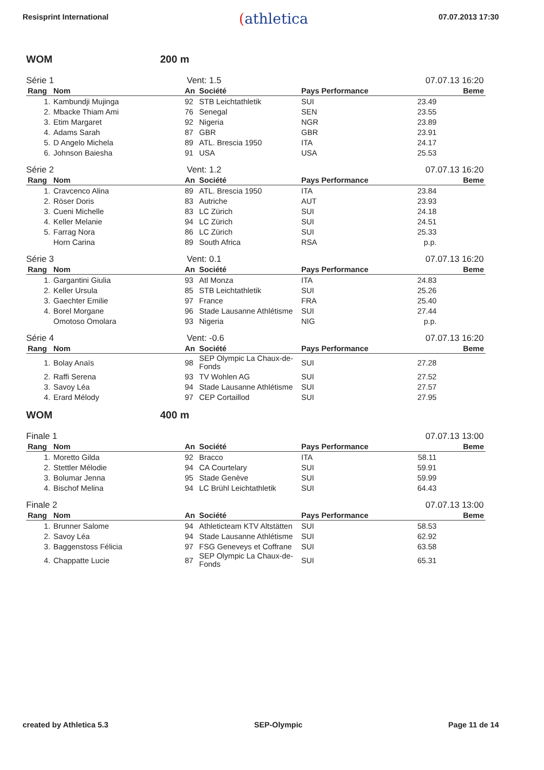Resisprint International
(athletica
07.07.2013 17:30
WOM 200 m
Série 1 Vent: 1.5 07.07.13 16:20
| Rang | Nom | An | Société | Pays Performance | | Beme |
| --- | --- | --- | --- | --- | --- | --- |
| 1. | Kambundji Mujinga | 92 | STB Leichtathletik | SUI | 23.49 | |
| 2. | Mbacke Thiam Ami | 76 | Senegal | SEN | 23.55 | |
| 3. | Etim Margaret | 92 | Nigeria | NGR | 23.89 | |
| 4. | Adams Sarah | 87 | GBR | GBR | 23.91 | |
| 5. | D Angelo Michela | 89 | ATL. Brescia 1950 | ITA | 24.17 | |
| 6. | Johnson Baiesha | 91 | USA | USA | 25.53 | |
Série 2 Vent: 1.2 07.07.13 16:20
| Rang | Nom | An | Société | Pays Performance | | Beme |
| --- | --- | --- | --- | --- | --- | --- |
| 1. | Cravcenco Alina | 89 | ATL. Brescia 1950 | ITA | 23.84 | |
| 2. | Röser Doris | 83 | Autriche | AUT | 23.93 | |
| 3. | Cueni Michelle | 83 | LC Zürich | SUI | 24.18 | |
| 4. | Keller Melanie | 94 | LC Zürich | SUI | 24.51 | |
| 5. | Farrag Nora | 86 | LC Zürich | SUI | 25.33 | |
| | Horn Carina | 89 | South Africa | RSA | p.p. | |
Série 3 Vent: 0.1 07.07.13 16:20
| Rang | Nom | An | Société | Pays Performance | | Beme |
| --- | --- | --- | --- | --- | --- | --- |
| 1. | Gargantini Giulia | 93 | Atl Monza | ITA | 24.83 | |
| 2. | Keller Ursula | 85 | STB Leichtathletik | SUI | 25.26 | |
| 3. | Gaechter Emilie | 97 | France | FRA | 25.40 | |
| 4. | Borel Morgane | 96 | Stade Lausanne Athlétisme | SUI | 27.44 | |
| | Omotoso Omolara | 93 | Nigeria | NIG | p.p. | |
Série 4 Vent: -0.6 07.07.13 16:20
| Rang | Nom | An | Société | Pays Performance | | Beme |
| --- | --- | --- | --- | --- | --- | --- |
| 1. | Bolay Anaïs | 98 | SEP Olympic La Chaux-de-Fonds | SUI | 27.28 | |
| 2. | Raffi Serena | 93 | TV Wohlen AG | SUI | 27.52 | |
| 3. | Savoy Léa | 94 | Stade Lausanne Athlétisme | SUI | 27.57 | |
| 4. | Erard Mélody | 97 | CEP Cortaillod | SUI | 27.95 | |
WOM 400 m
Finale 1 07.07.13 13:00
| Rang | Nom | An | Société | Pays Performance | | Beme |
| --- | --- | --- | --- | --- | --- | --- |
| 1. | Moretto Gilda | 92 | Bracco | ITA | 58.11 | |
| 2. | Stettler Mélodie | 94 | CA Courtelary | SUI | 59.91 | |
| 3. | Bolumar Jenna | 95 | Stade Genève | SUI | 59.99 | |
| 4. | Bischof Melina | 94 | LC Brühl Leichtathletik | SUI | 64.43 | |
Finale 2 07.07.13 13:00
| Rang | Nom | An | Société | Pays Performance | | Beme |
| --- | --- | --- | --- | --- | --- | --- |
| 1. | Brunner Salome | 94 | Athleticteam KTV Altstätten | SUI | 58.53 | |
| 2. | Savoy Léa | 94 | Stade Lausanne Athlétisme | SUI | 62.92 | |
| 3. | Baggenstoss Félicia | 97 | FSG Geneveys et Coffrane | SUI | 63.58 | |
| 4. | Chappatte Lucie | 87 | SEP Olympic La Chaux-de-Fonds | SUI | 65.31 | |
created by Athletica 5.3 SEP-Olympic Page 11 de 14